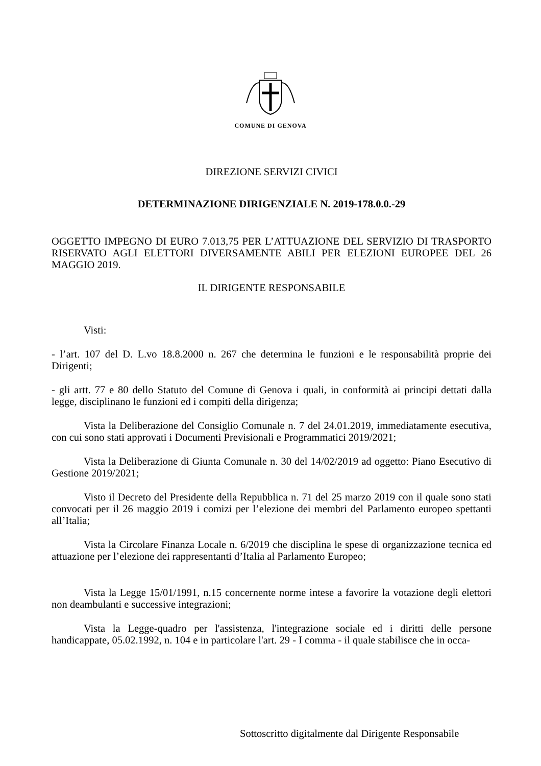COMUNE DI GENOVA
DIREZIONE SERVIZI CIVICI
DETERMINAZIONE DIRIGENZIALE N. 2019-178.0.0.-29
OGGETTO IMPEGNO DI EURO 7.013,75 PER L’ATTUAZIONE DEL SERVIZIO DI TRASPORTO RISERVATO AGLI ELETTORI DIVERSAMENTE ABILI PER ELEZIONI EUROPEE DEL 26 MAGGIO 2019.
IL DIRIGENTE RESPONSABILE
Visti:
- l’art. 107 del D. L.vo 18.8.2000 n. 267 che determina le funzioni e le responsabilità proprie dei Dirigenti;
- gli artt. 77 e 80 dello Statuto del Comune di Genova i quali, in conformità ai principi dettati dalla legge, disciplinano le funzioni ed i compiti della dirigenza;
Vista la Deliberazione del Consiglio Comunale n. 7 del 24.01.2019, immediatamente esecutiva, con cui sono stati approvati i Documenti Previsionali e Programmatici 2019/2021;
Vista la Deliberazione di Giunta Comunale n. 30 del 14/02/2019 ad oggetto: Piano Esecutivo di Gestione 2019/2021;
Visto il Decreto del Presidente della Repubblica n. 71 del 25 marzo 2019 con il quale sono stati convocati per il 26 maggio 2019 i comizi per l’elezione dei membri del Parlamento europeo spettanti all’Italia;
Vista la Circolare Finanza Locale n. 6/2019 che disciplina le spese di organizzazione tecnica ed attuazione per l’elezione dei rappresentanti d’Italia al Parlamento Europeo;
Vista la Legge 15/01/1991, n.15 concernente norme intese a favorire la votazione degli elettori non deambulanti e successive integrazioni;
Vista la Legge-quadro per l'assistenza, l'integrazione sociale ed i diritti delle persone handicappate, 05.02.1992, n. 104 e in particolare l'art. 29 - I comma - il quale stabilisce che in occa-
Sottoscritto digitalmente dal Dirigente Responsabile